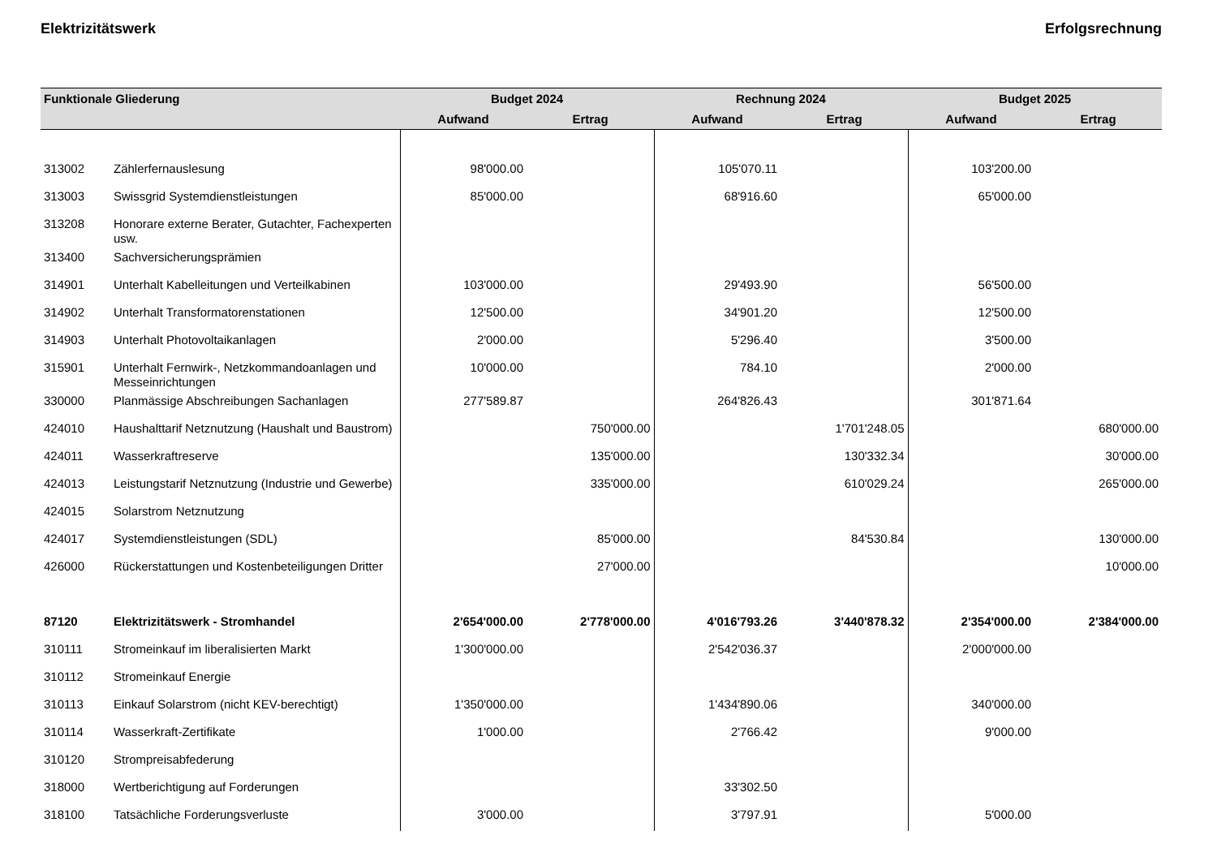Elektrizitätswerk Erfolgsrechnung
| Funktionale Gliederung | | Budget 2024 | | Rechnung 2024 | | Budget 2025 | |
| --- | --- | --- | --- | --- | --- | --- | --- |
| | | Aufwand | Ertrag | Aufwand | Ertrag | Aufwand | Ertrag |
| 313002 | Zählerfernauslesung | 98'000.00 | | 105'070.11 | | 103'200.00 | |
| 313003 | Swissgrid Systemdienstleistungen | 85'000.00 | | 68'916.60 | | 65'000.00 | |
| 313208 | Honorare externe Berater, Gutachter, Fachexperten usw. | | | | | | |
| 313400 | Sachversicherungsprämien | | | | | | |
| 314901 | Unterhalt Kabelleitungen und Verteilkabinen | 103'000.00 | | 29'493.90 | | 56'500.00 | |
| 314902 | Unterhalt Transformatorenstationen | 12'500.00 | | 34'901.20 | | 12'500.00 | |
| 314903 | Unterhalt Photovoltaikanlagen | 2'000.00 | | 5'296.40 | | 3'500.00 | |
| 315901 | Unterhalt Fernwirk-, Netzkommandoanlagen und Messeinrichtungen | 10'000.00 | | 784.10 | | 2'000.00 | |
| 330000 | Planmässige Abschreibungen Sachanlagen | 277'589.87 | | 264'826.43 | | 301'871.64 | |
| 424010 | Haushalttarif Netznutzung (Haushalt und Baustrom) | | 750'000.00 | | 1'701'248.05 | | 680'000.00 |
| 424011 | Wasserkraftreserve | | 135'000.00 | | 130'332.34 | | 30'000.00 |
| 424013 | Leistungstarif Netznutzung (Industrie und Gewerbe) | | 335'000.00 | | 610'029.24 | | 265'000.00 |
| 424015 | Solarstrom Netznutzung | | | | | | |
| 424017 | Systemdienstleistungen (SDL) | | 85'000.00 | | 84'530.84 | | 130'000.00 |
| 426000 | Rückerstattungen und Kostenbeteiligungen Dritter | | 27'000.00 | | | | 10'000.00 |
| 87120 | Elektrizitätswerk - Stromhandel | 2'654'000.00 | 2'778'000.00 | 4'016'793.26 | 3'440'878.32 | 2'354'000.00 | 2'384'000.00 |
| 310111 | Stromeinkauf im liberalisierten Markt | 1'300'000.00 | | 2'542'036.37 | | 2'000'000.00 | |
| 310112 | Stromeinkauf Energie | | | | | | |
| 310113 | Einkauf Solarstrom (nicht KEV-berechtigt) | 1'350'000.00 | | 1'434'890.06 | | 340'000.00 | |
| 310114 | Wasserkraft-Zertifikate | 1'000.00 | | 2'766.42 | | 9'000.00 | |
| 310120 | Strompreisabfederung | | | | | | |
| 318000 | Wertberichtigung auf Forderungen | | | 33'302.50 | | | |
| 318100 | Tatsächliche Forderungsverluste | 3'000.00 | | 3'797.91 | | 5'000.00 | |